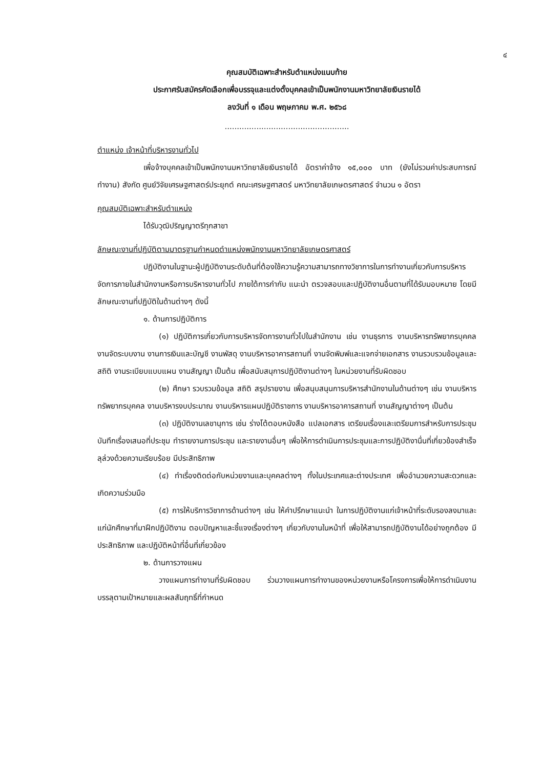๔
คุณสมบัติเฉพาะสำหรับตำแหน่งแนบท้าย
ประกาศรับสมัครคัดเลือกเพื่อบรรจุและแต่งตั้งบุคคลเข้าเป็นพนักงานมหาวิทยาลัยเงินรายได้
ลงวันที่ ๑ เดือน พฤษภาคม พ.ศ. ๒๕๖๘
...................................................
ตำแหน่ง เจ้าหน้าที่บริหารงานทั่วไป
เพื่อจ้างบุคคลเข้าเป็นพนักงานมหาวิทยาลัยเงินรายได้ อัตราค่าจ้าง ๑๕,๐๐๐ บาท (ยังไม่รวมค่าประสบการณ์ทำงาน) สังกัด ศูนย์วิจัยเศรษฐศาสตร์ประยุกต์ คณะเศรษฐศาสตร์ มหาวิทยาลัยเกษตรศาสตร์ จำนวน ๑ อัตรา
คุณสมบัติเฉพาะสำหรับตำแหน่ง
ได้รับวุฒิปริญญาตรีทุกสาขา
ลักษณะงานที่ปฏิบัติตามมาตรฐานกำหนดตำแหน่งพนักงานมหาวิทยาลัยเกษตรศาสตร์
ปฏิบัติงานในฐานะผู้ปฏิบัติงานระดับต้นที่ต้องใช้ความรู้ความสามารถทางวิชาการในการทำงานเกี่ยวกับการบริหารจัดการภายในสำนักงานหรือการบริหารงานทั่วไป ภายใต้การกำกับ แนะนำ ตรวจสอบและปฏิบัติงานอื่นตามที่ได้รับมอบหมาย โดยมีลักษณะงานที่ปฏิบัติในด้านต่างๆ ดังนี้
๑. ด้านการปฏิบัติการ
(๑) ปฏิบัติการเกี่ยวกับการบริหารจัดการงานทั่วไปในสำนักงาน เช่น งานธุรการ งานบริหารทรัพยากรบุคคล งานจัดระบบงาน งานการเงินและบัญชี งานพัสดุ งานบริหารอาคารสถานที่ งานจัดพิมพ์และแจกจ่ายเอกสาร งานรวบรวมข้อมูลและสถิติ งานระเบียบแบบแผน งานสัญญา เป็นต้น เพื่อสนับสนุการปฏิบัติงานต่างๆ ในหน่วยงานที่รับผิดชอบ
(๒) ศึกษา รวบรวมข้อมูล สถิติ สรุปรายงาน เพื่อสนุบสนุนการบริหารสำนักงานในด้านต่างๆ เช่น งานบริหารทรัพยากรบุคคล งานบริหารงบประมาณ งานบริหารแผนปฏิบัติราชการ งานบริหารอาคารสถานที่ งานสัญญาต่างๆ เป็นต้น
(๓) ปฏิบัติงานเลขานุการ เช่น ร่างโต้ตอบหนังสือ แปลเอกสาร เตรียมเรื่องและเตรียมการสำหรับการประชุม บันทึกเรื่องเสนอที่ประชุม ทำรายงานการประชุม และรายงานอื่นๆ เพื่อให้การดำเนินการประชุมและการปฏิบัติงานื่นที่เกี่ยวข้องสำเร็จลุล่วงด้วยความเรียบร้อย มีประสิทธิภาพ
(๔) ทำเรื่องติดต่อกับหน่วยงานและบุคคลต่างๆ ทั้งในประเทศและต่างประเทศ เพื่ออำนวยความสะดวกและเกิดความร่วมมือ
(๕) การให้บริการวิชาการด้านต่างๆ เช่น ให้คำปรึกษาแนะนำ ในการปฏิบัติงานแก่เจ้าหน้าที่ระดับรองลงมาและแก่นักศึกษาที่มาฝึกปฏิบัติงาน ตอบปัญหาและชี้แจงเรื่องต่างๆ เกี่ยวกับงานในหน้าที่ เพื่อให้สามารถปฏิบัติงานได้อย่างถูกต้อง มีประสิทธิภาพ และปฏิบัติหน้าที่อื่นที่เกี่ยวข้อง
๒. ด้านการวางแผน
วางแผนการทำงานที่รับผิดชอบ ร่วมวางแผนการทำงานของหน่วยงานหรือโครงการเพื่อให้การดำเนินงานบรรลุตามเป้าหมายและผลสัมฤทธิ์ที่กำหนด